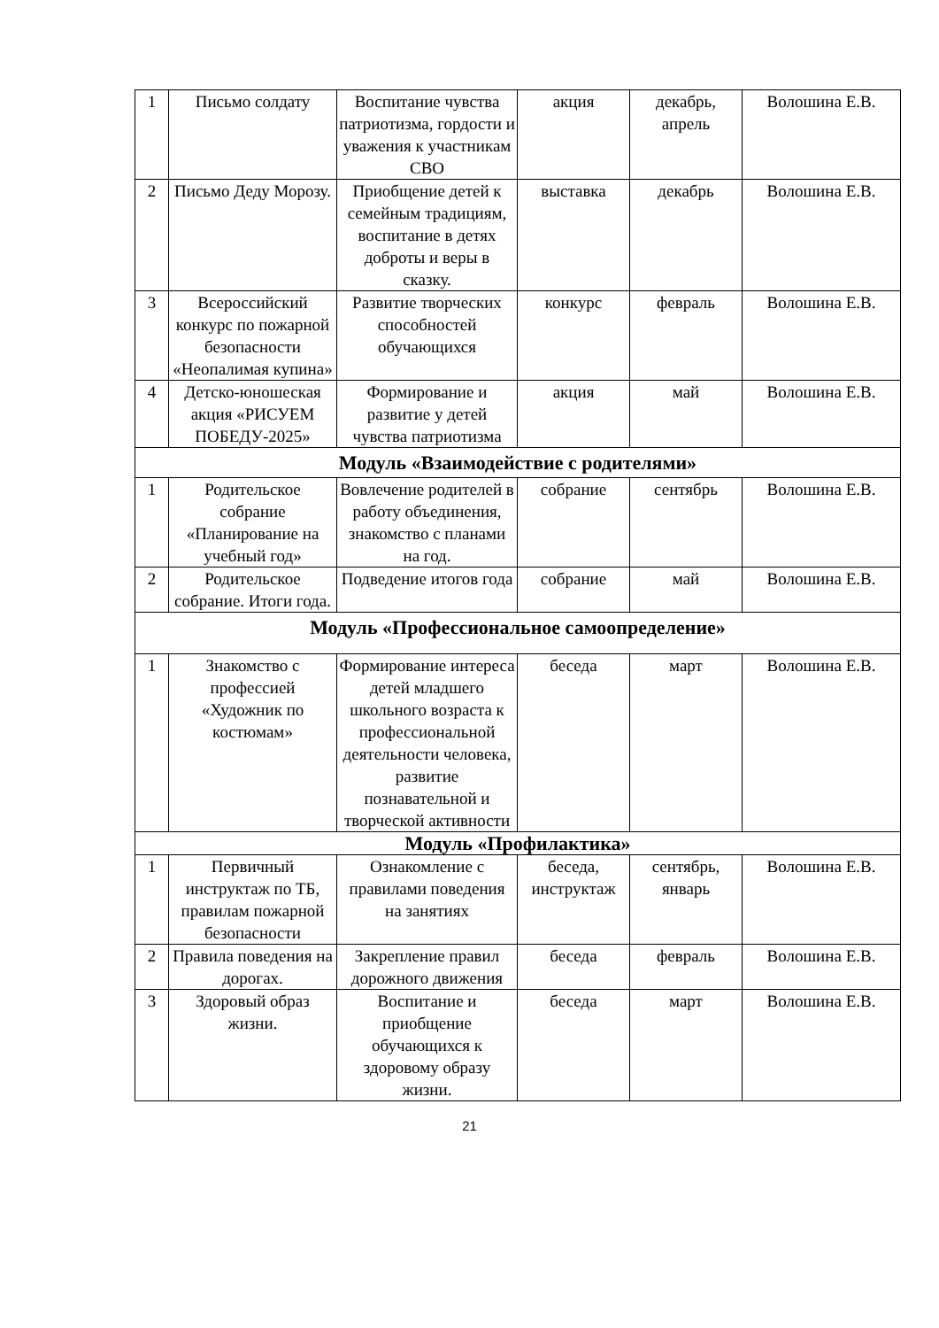| 1 | Письмо солдату | Воспитание чувства патриотизма, гордости и уважения к участникам СВО | акция | декабрь, апрель | Волошина Е.В. |
| 2 | Письмо Деду Морозу. | Приобщение детей к семейным традициям, воспитание в детях доброты и веры в сказку. | выставка | декабрь | Волошина Е.В. |
| 3 | Всероссийский конкурс по пожарной безопасности «Неопалимая купина» | Развитие творческих способностей обучающихся | конкурс | февраль | Волошина Е.В. |
| 4 | Детско-юношеская акция «РИСУЕМ ПОБЕДУ-2025» | Формирование и развитие у детей чувства патриотизма | акция | май | Волошина Е.В. |
| Модуль «Взаимодействие с родителями» | | | | | |
| 1 | Родительское собрание «Планирование на учебный год» | Вовлечение родителей в работу объединения, знакомство с планами на год. | собрание | сентябрь | Волошина Е.В. |
| 2 | Родительское собрание. Итоги года. | Подведение итогов года | собрание | май | Волошина Е.В. |
| Модуль «Профессиональное самоопределение» | | | | | |
| 1 | Знакомство с профессией «Художник по костюмам» | Формирование интереса детей младшего школьного возраста к профессиональной деятельности человека, развитие познавательной и творческой активности | беседа | март | Волошина Е.В. |
| Модуль «Профилактика» | | | | | |
| 1 | Первичный инструктаж по ТБ, правилам пожарной безопасности | Ознакомление с правилами поведения на занятиях | беседа, инструктаж | сентябрь, январь | Волошина Е.В. |
| 2 | Правила поведения на дорогах. | Закрепление правил дорожного движения | беседа | февраль | Волошина Е.В. |
| 3 | Здоровый образ жизни. | Воспитание и приобщение обучающихся к здоровому образу жизни. | беседа | март | Волошина Е.В. |
21